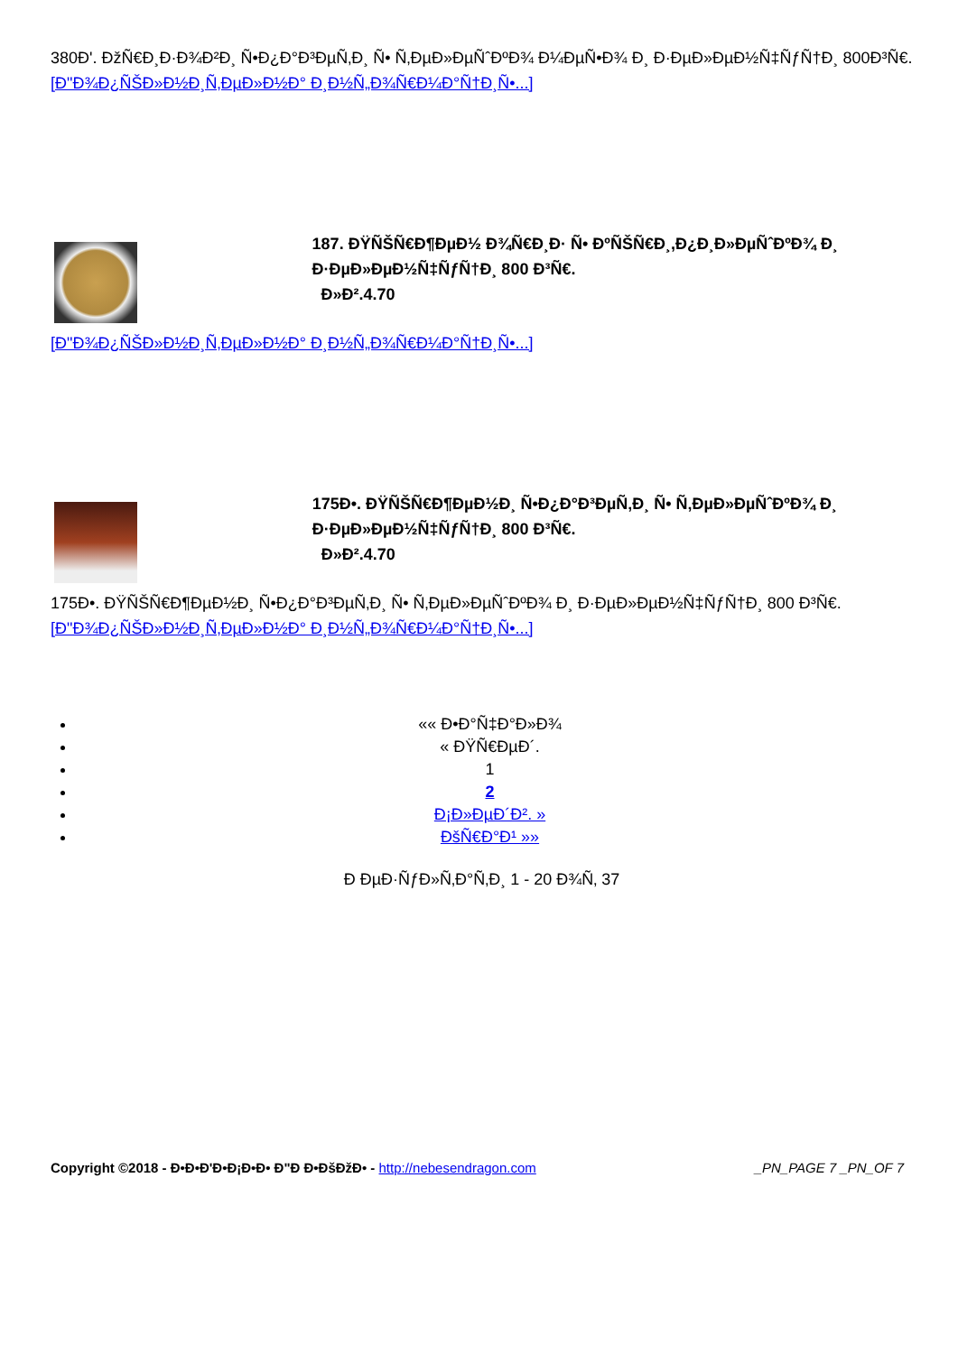380Ð'. ÐžÑ€Ð¸Ð·Ð¾Ð²Ð¸ Ñ•Ð¿Ð°Ð³ÐµÑ‚Ð¸ Ñ• Ñ‚ÐµÐ»ÐµÑˆÐºÐ¾ Ð¼ÐµÑ•Ð¾ Ð¸ Ð·ÐµÐ»ÐµÐ½Ñ‡ÑƒÑ†Ð¸ 800Ð³Ñ€. [Ð"Ð¾Ð¿ÑŠÐ»Ð½Ð¸Ñ‚ÐµÐ»Ð½Ð° Ð¸Ð½Ñ„Ð¾Ñ€Ð¼Ð°Ñ†Ð¸Ñ•...]
187. ÐŸÑŠÑ€Ð¶ÐµÐ½ Ð¾Ñ€Ð¸Ð· Ñ• ÐºÑŠÑ€Ð¸,Ð¿Ð¸Ð»ÐµÑˆÐºÐ¾ Ð¸ Ð·ÐµÐ»ÐµÐ½Ñ‡ÑƒÑ†Ð¸ 800 Ð³Ñ€.
Ð»Ð².4.70
[Ð"Ð¾Ð¿ÑŠÐ»Ð½Ð¸Ñ‚ÐµÐ»Ð½Ð° Ð¸Ð½Ñ„Ð¾Ñ€Ð¼Ð°Ñ†Ð¸Ñ•...]
175Ð•. ÐŸÑŠÑ€Ð¶ÐµÐ½Ð¸ Ñ•Ð¿Ð°Ð³ÐµÑ‚Ð¸ Ñ• Ñ‚ÐµÐ»ÐµÑˆÐºÐ¾ Ð¸ Ð·ÐµÐ»ÐµÐ½Ñ‡ÑƒÑ†Ð¸ 800 Ð³Ñ€.
Ð»Ð².4.70
175Ð•. ÐŸÑŠÑ€Ð¶ÐµÐ½Ð¸ Ñ•Ð¿Ð°Ð³ÐµÑ‚Ð¸ Ñ• Ñ‚ÐµÐ»ÐµÑˆÐºÐ¾ Ð¸ Ð·ÐµÐ»ÐµÐ½Ñ‡ÑƒÑ†Ð¸ 800 Ð³Ñ€. [Ð"Ð¾Ð¿ÑŠÐ»Ð½Ð¸Ñ‚ÐµÐ»Ð½Ð° Ð¸Ð½Ñ„Ð¾Ñ€Ð¼Ð°Ñ†Ð¸Ñ•...]
«« Ð•Ð°Ñ‡Ð°Ð»Ð¾
« ÐŸÑ€ÐµÐ´.
1
2
Ð¡Ð»ÐµÐ´Ð². »
ÐšÑ€Ð°Ð¹ »»
Ð ÐµÐ·ÑƒÐ»Ñ‚Ð°Ñ‚Ð¸ 1 - 20 Ð¾Ñ‚ 37
Copyright ©2018 - Ð•Ð•Ð'Ð•Ð¡Ð•Ð• Ð"Ð Ð•ÐšÐžÐ• - http://nebesendragon.com _PN_PAGE 7 _PN_OF 7